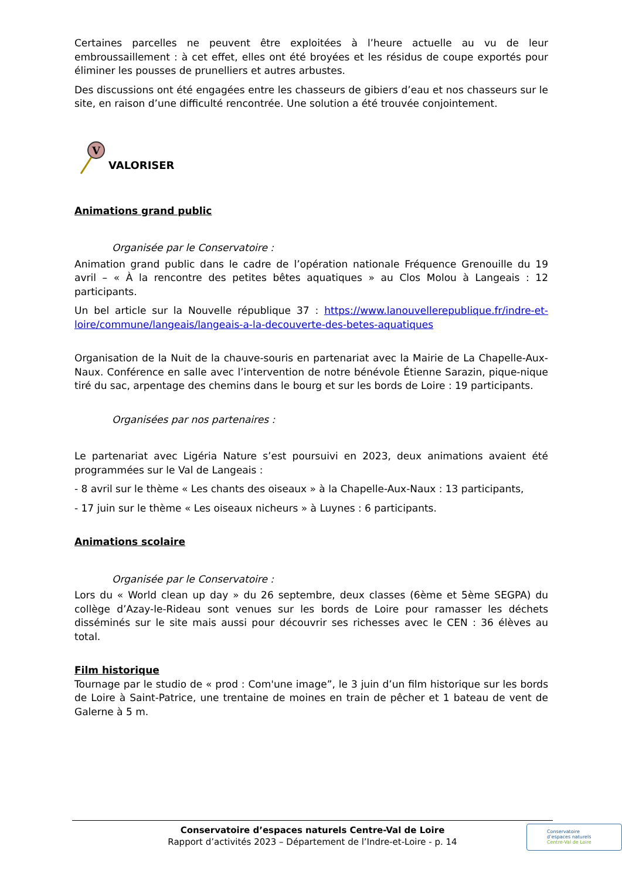Certaines parcelles ne peuvent être exploitées à l’heure actuelle au vu de leur embroussaillement : à cet effet, elles ont été broyées et les résidus de coupe exportés pour éliminer les pousses de prunelliers et autres arbustes.
Des discussions ont été engagées entre les chasseurs de gibiers d’eau et nos chasseurs sur le site, en raison d’une difficulté rencontrée. Une solution a été trouvée conjointement.
V
VALORISER
Animations grand public
Organisée par le Conservatoire :
Animation grand public dans le cadre de l’opération nationale Fréquence Grenouille du 19 avril – « À la rencontre des petites bêtes aquatiques » au Clos Molou à Langeais : 12 participants.
Un bel article sur la Nouvelle république 37 : https://www.lanouvellerepublique.fr/indre-et-loire/commune/langeais/langeais-a-la-decouverte-des-betes-aquatiques
Organisation de la Nuit de la chauve-souris en partenariat avec la Mairie de La Chapelle-Aux-Naux. Conférence en salle avec l’intervention de notre bénévole Étienne Sarazin, pique-nique tiré du sac, arpentage des chemins dans le bourg et sur les bords de Loire : 19 participants.
Organisées par nos partenaires :
Le partenariat avec Ligéria Nature s’est poursuivi en 2023, deux animations avaient été programmées sur le Val de Langeais :
- 8 avril sur le thème « Les chants des oiseaux » à la Chapelle-Aux-Naux : 13 participants,
- 17 juin sur le thème « Les oiseaux nicheurs » à Luynes : 6 participants.
Animations scolaire
Organisée par le Conservatoire :
Lors du « World clean up day » du 26 septembre, deux classes (6ème et 5ème SEGPA) du collège d’Azay-le-Rideau sont venues sur les bords de Loire pour ramasser les déchets disséminés sur le site mais aussi pour découvrir ses richesses avec le CEN : 36 élèves au total.
Film historique
Tournage par le studio de « prod : Com'une image”, le 3 juin d’un film historique sur les bords de Loire à Saint-Patrice, une trentaine de moines en train de pêcher et 1 bateau de vent de Galerne à 5 m.
Conservatoire d’espaces naturels Centre-Val de Loire
Rapport d’activités 2023 – Département de l’Indre-et-Loire - p. 14
Conservatoire
d’espaces naturels
Centre-Val de Loire